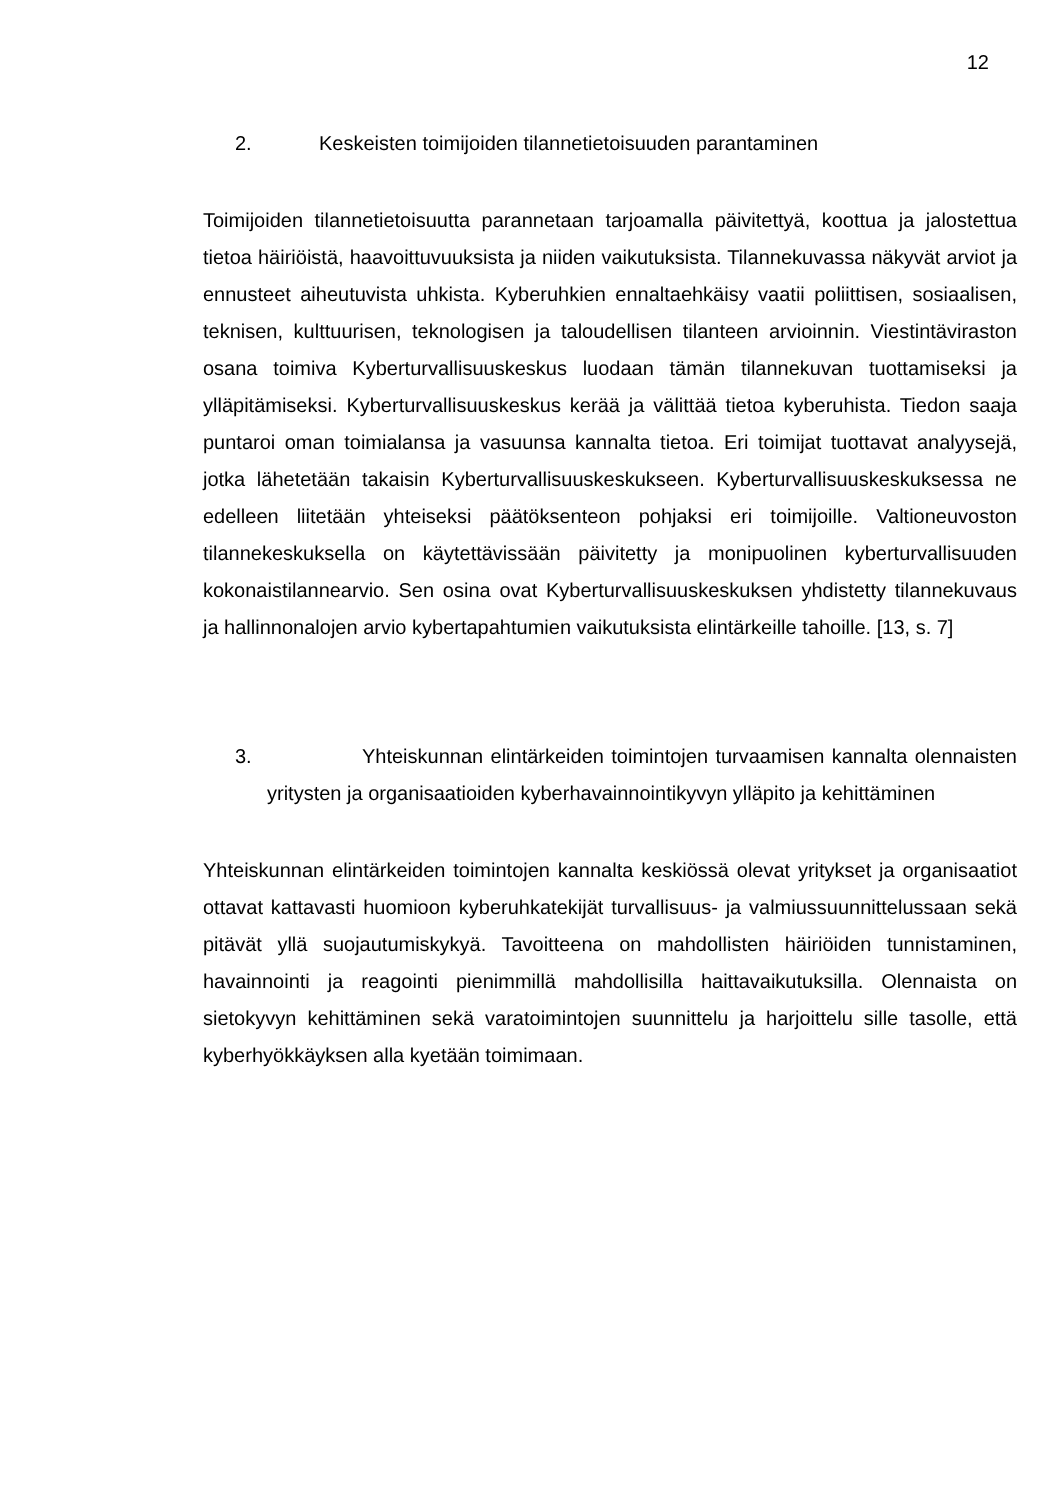12
2. Keskeisten toimijoiden tilannetietoisuuden parantaminen
Toimijoiden tilannetietoisuutta parannetaan tarjoamalla päivitettyä, koottua ja jalostettua tietoa häiriöistä, haavoittuvuuksista ja niiden vaikutuksista. Tilannekuvassa näkyvät arviot ja ennusteet aiheutuvista uhkista. Kyberuhkien ennaltaehkäisy vaatii poliittisen, sosiaalisen, teknisen, kulttuurisen, teknologisen ja taloudellisen tilanteen arvioinnin. Viestintäviraston osana toimiva Kyberturvallisuuskeskus luodaan tämän tilannekuvan tuottamiseksi ja ylläpitämiseksi. Kyberturvallisuuskeskus kerää ja välittää tietoa kyberuhista. Tiedon saaja puntaroi oman toimialansa ja vasuunsa kannalta tietoa. Eri toimijat tuottavat analyysejä, jotka lähetetään takaisin Kyberturvallisuuskeskukseen. Kyberturvallisuuskeskuksessa ne edelleen liitetään yhteiseksi päätöksenteon pohjaksi eri toimijoille. Valtioneuvoston tilannekeskuksella on käytettävissään päivitetty ja monipuolinen kyberturvallisuuden kokonaistilannearvio. Sen osina ovat Kyberturvallisuuskeskuksen yhdistetty tilannekuvaus ja hallinnonalojen arvio kybertapahtumien vaikutuksista elintärkeille tahoille. [13, s. 7]
3. Yhteiskunnan elintärkeiden toimintojen turvaamisen kannalta olennaisten yritysten ja organisaatioiden kyberhavainnointikyvyn ylläpito ja kehittäminen
Yhteiskunnan elintärkeiden toimintojen kannalta keskiössä olevat yritykset ja organisaatiot ottavat kattavasti huomioon kyberuhkatekijät turvallisuus- ja valmiussuunnittelussaan sekä pitävät yllä suojautumiskykyä. Tavoitteena on mahdollisten häiriöiden tunnistaminen, havainnointi ja reagointi pienimmillä mahdollisilla haittavaikutuksilla. Olennaista on sietokyvyn kehittäminen sekä varatoimintojen suunnittelu ja harjoittelu sille tasolle, että kyberhyökkäyksen alla kyetään toimimaan.